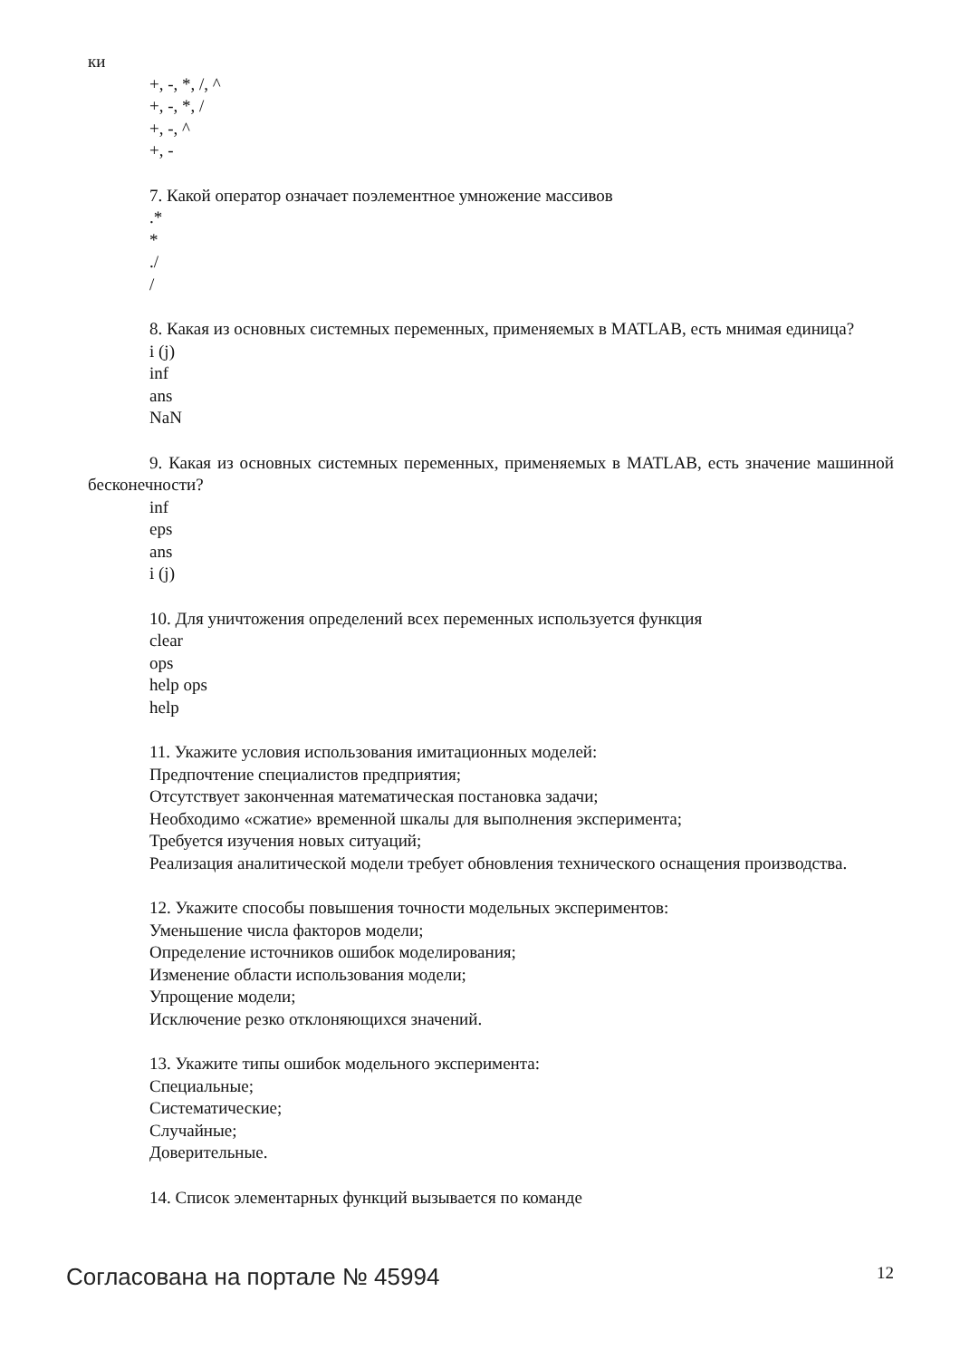ки
+, -, *, /, ^
+, -, *, /
+, -, ^
+, -
7. Какой оператор означает поэлементное умножение массивов
.*
*
./
/
8. Какая из основных системных переменных, применяемых в MATLAB, есть мнимая единица?
i (j)
inf
ans
NaN
9. Какая из основных системных переменных, применяемых в MATLAB, есть значение машинной бесконечности?
inf
eps
ans
i (j)
10. Для уничтожения определений всех переменных используется функция
clear
ops
help ops
help
11. Укажите условия использования имитационных моделей:
Предпочтение специалистов предприятия;
Отсутствует законченная математическая постановка задачи;
Необходимо «сжатие» временной шкалы для выполнения эксперимента;
Требуется изучения новых ситуаций;
Реализация аналитической модели требует обновления технического оснащения производства.
12. Укажите способы повышения точности модельных экспериментов:
Уменьшение числа факторов модели;
Определение источников ошибок моделирования;
Изменение области использования модели;
Упрощение модели;
Исключение резко отклоняющихся значений.
13. Укажите типы ошибок модельного эксперимента:
Специальные;
Систематические;
Случайные;
Доверительные.
14. Список элементарных функций вызывается по команде
Согласована на портале № 45994 12